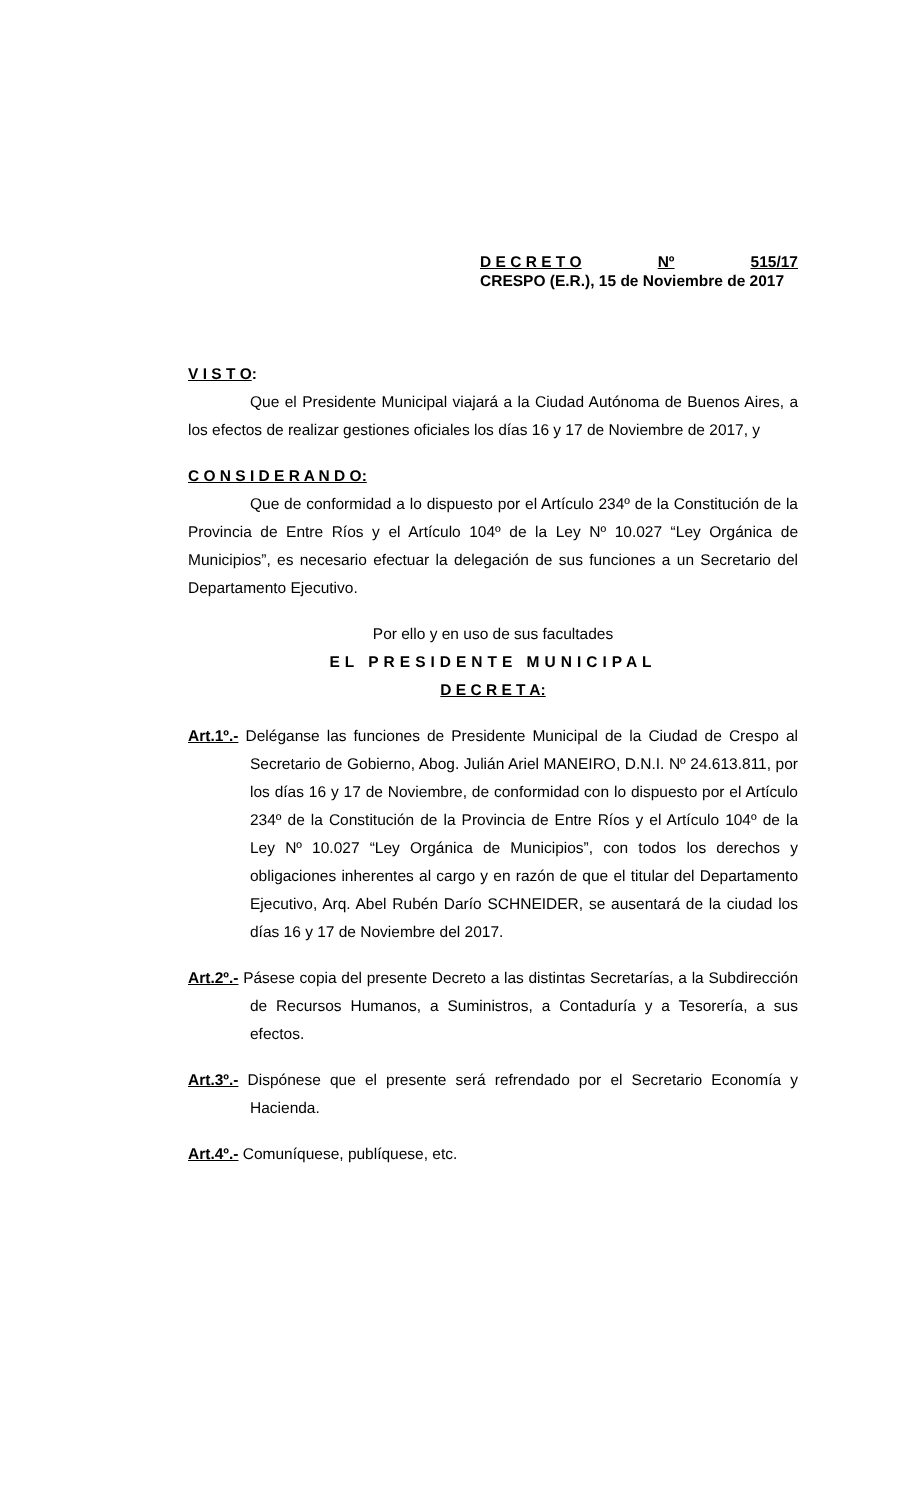D E C R E T O Nº 515/17
CRESPO (E.R.), 15 de Noviembre de 2017
V I S T O:
Que el Presidente Municipal viajará a la Ciudad Autónoma de Buenos Aires, a los efectos de realizar gestiones oficiales los días 16 y 17 de Noviembre de 2017, y
C O N S I D E R A N D O:
Que de conformidad a lo dispuesto por el Artículo 234º de la Constitución de la Provincia de Entre Ríos y el Artículo 104º de la Ley Nº 10.027 “Ley Orgánica de Municipios”, es necesario efectuar la delegación de sus funciones a un Secretario del Departamento Ejecutivo.
Por ello y en uso de sus facultades
EL PRESIDENTE MUNICIPAL
D E C R E T A:
Art.1º.- Deléganse las funciones de Presidente Municipal de la Ciudad de Crespo al Secretario de Gobierno, Abog. Julián Ariel MANEIRO, D.N.I. Nº 24.613.811, por los días 16 y 17 de Noviembre, de conformidad con lo dispuesto por el Artículo 234º de la Constitución de la Provincia de Entre Ríos y el Artículo 104º de la Ley Nº 10.027 “Ley Orgánica de Municipios”, con todos los derechos y obligaciones inherentes al cargo y en razón de que el titular del Departamento Ejecutivo, Arq. Abel Rubén Darío SCHNEIDER, se ausentará de la ciudad los días 16 y 17 de Noviembre del 2017.
Art.2º.- Pásese copia del presente Decreto a las distintas Secretarías, a la Subdirección de Recursos Humanos, a Suministros, a Contaduría y a Tesorería, a sus efectos.
Art.3º.- Dispónese que el presente será refrendado por el Secretario Economía y Hacienda.
Art.4º.- Comuníquese, publíquese, etc.